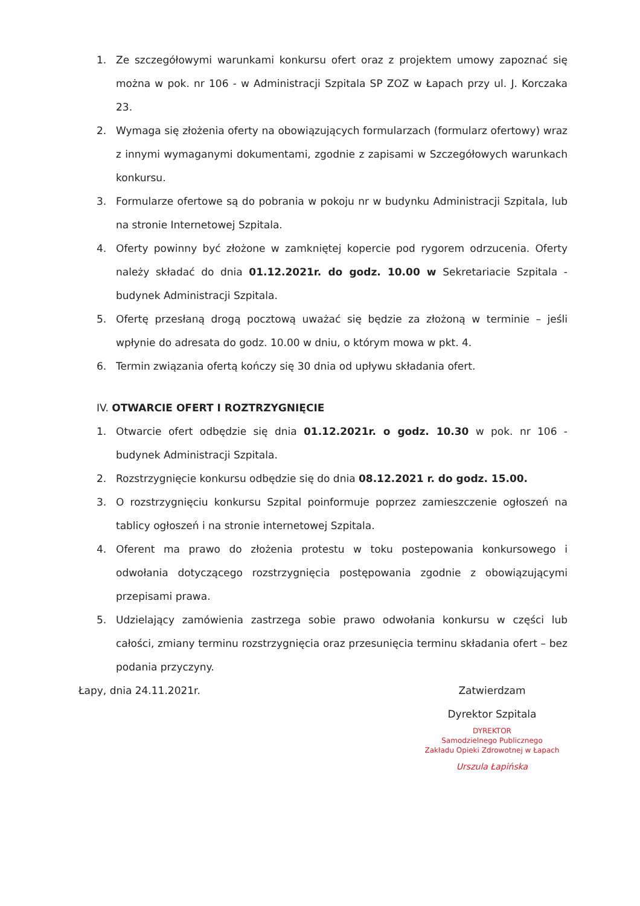1. Ze szczegółowymi warunkami konkursu ofert oraz z projektem umowy zapoznać się można w pok. nr 106 - w Administracji Szpitala SP ZOZ w Łapach przy ul. J. Korczaka 23.
2. Wymaga się złożenia oferty na obowiązujących formularzach (formularz ofertowy) wraz z innymi wymaganymi dokumentami, zgodnie z zapisami w Szczegółowych warunkach konkursu.
3. Formularze ofertowe są do pobrania w pokoju nr w budynku Administracji Szpitala, lub na stronie Internetowej Szpitala.
4. Oferty powinny być złożone w zamkniętej kopercie pod rygorem odrzucenia. Oferty należy składać do dnia 01.12.2021r. do godz. 10.00 w Sekretariacie Szpitala - budynek Administracji Szpitala.
5. Ofertę przesłaną drogą pocztową uważać się będzie za złożoną w terminie – jeśli wpłynie do adresata do godz. 10.00 w dniu, o którym mowa w pkt. 4.
6. Termin związania ofertą kończy się 30 dnia od upływu składania ofert.
IV. OTWARCIE OFERT I ROZTRZYGNIĘCIE
1. Otwarcie ofert odbędzie się dnia 01.12.2021r. o godz. 10.30 w pok. nr 106 - budynek Administracji Szpitala.
2. Rozstrzygnięcie konkursu odbędzie się do dnia 08.12.2021 r. do godz. 15.00.
3. O rozstrzygnięciu konkursu Szpital poinformuje poprzez zamieszczenie ogłoszeń na tablicy ogłoszeń i na stronie internetowej Szpitala.
4. Oferent ma prawo do złożenia protestu w toku postepowania konkursowego i odwołania dotyczącego rozstrzygnięcia postępowania zgodnie z obowiązującymi przepisami prawa.
5. Udzielający zamówienia zastrzega sobie prawo odwołania konkursu w części lub całości, zmiany terminu rozstrzygnięcia oraz przesunięcia terminu składania ofert – bez podania przyczyny.
Łapy, dnia 24.11.2021r. Zatwierdzam
Dyrektor Szpitala
DYREKTOR
Samodzielnego Publicznego
Zakładu Opieki Zdrowotnej w Łapach
Urszula Łapińska